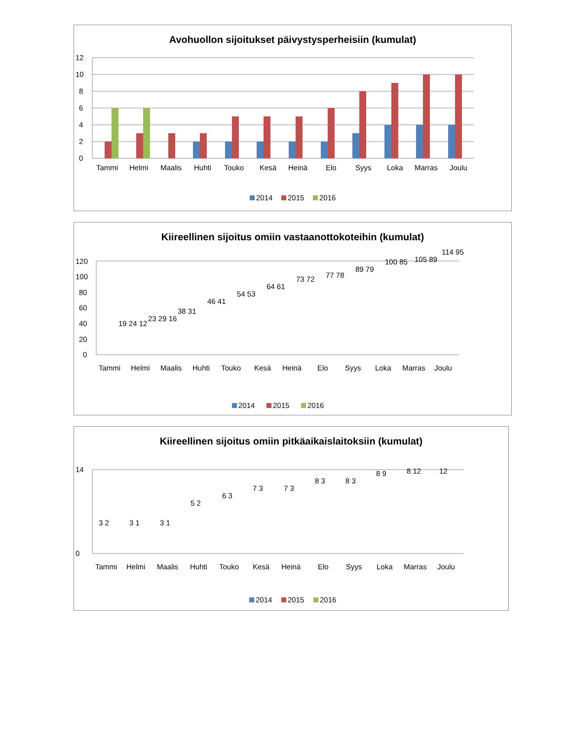Avohuollon sijoitukset päivystysperheisiin (kumulat)
12
10
8
6
4
2
0
Tammi
Helmi
Maalis
Huhti
Touko
Kesä
Heinä
Elo
Syys
Loka
Marras
Joulu
2014
2015
2016
Kiireellinen sijoitus omiin vastaanottokoteihin (kumulat)
120
100
80
60
40
20
0
Tammi
Helmi
Maalis
Huhti
Touko
Kesä
Heinä
Elo
Syys
Loka
Marras
Joulu
19 24 12
23 29 16
38 31
46 41
54 53
64 61
73 72
77 78
89 79
100 85
105 89
114 95
2014
2015
2016
Kiireellinen sijoitus omiin pitkäaikaislaitoksiin (kumulat)
14
0
Tammi
Helmi
Maalis
Huhti
Touko
Kesä
Heinä
Elo
Syys
Loka
Marras
Joulu
3 2
3 1
3 1
5 2
6 3
7 3
7 3
8 3
8 3
8 9
8 12
12
2014
2015
2016